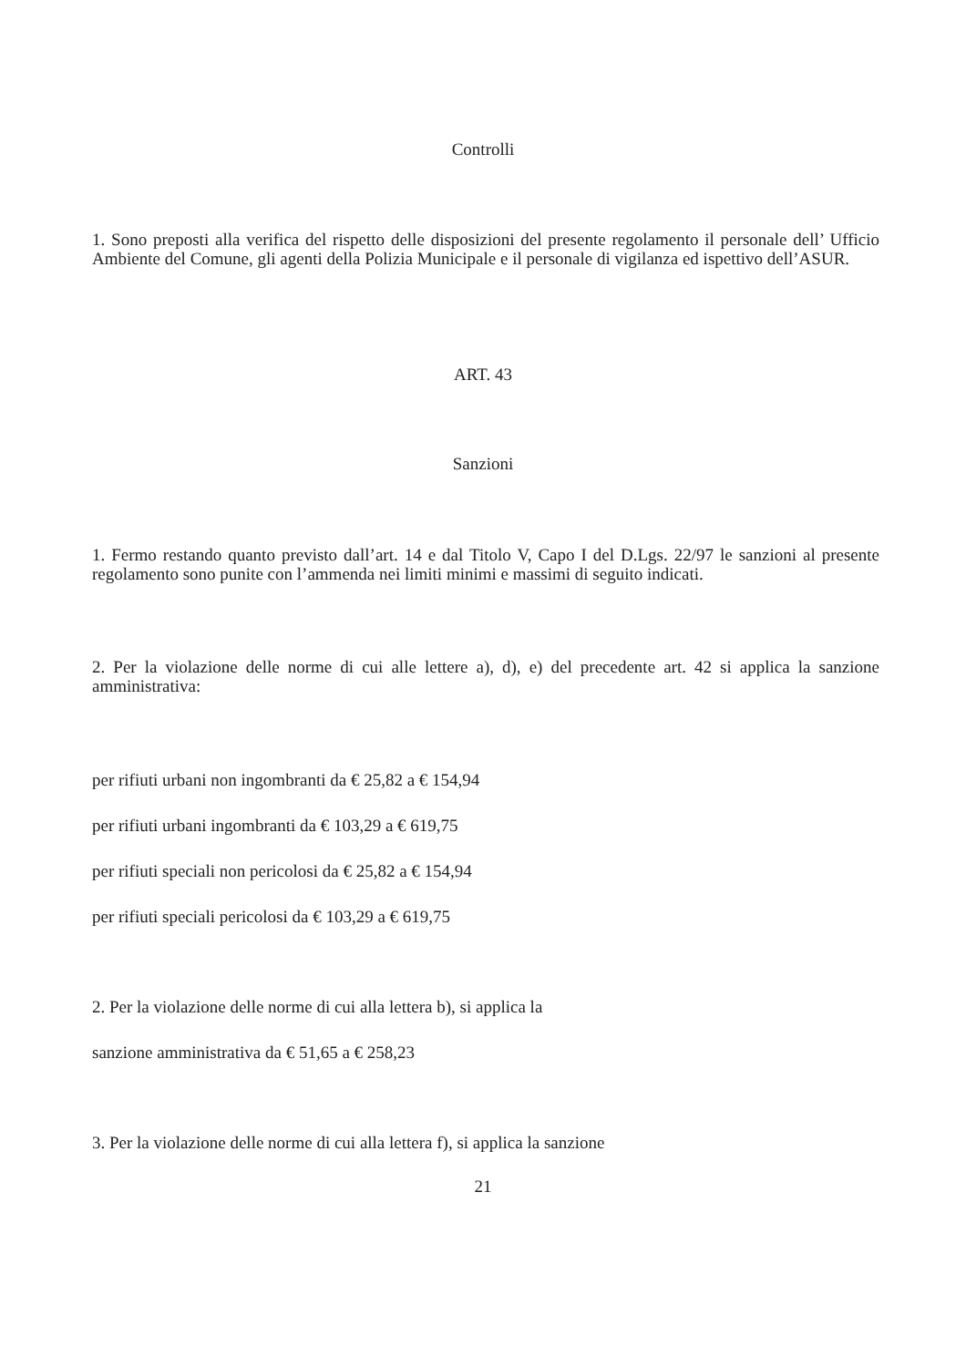Controlli
1. Sono preposti alla verifica del rispetto delle disposizioni del presente regolamento il personale dell’ Ufficio Ambiente del Comune, gli agenti della Polizia Municipale e il personale di vigilanza ed ispettivo dell’ASUR.
ART. 43
Sanzioni
1. Fermo restando quanto previsto dall’art. 14 e dal Titolo V, Capo I del D.Lgs. 22/97 le sanzioni al presente regolamento sono punite con l’ammenda nei limiti minimi e massimi di seguito indicati.
2. Per la violazione delle norme di cui alle lettere a), d), e) del precedente art. 42 si applica la sanzione amministrativa:
per rifiuti urbani non ingombranti da € 25,82 a € 154,94
per rifiuti urbani ingombranti da € 103,29 a € 619,75
per rifiuti speciali non pericolosi da € 25,82 a € 154,94
per rifiuti speciali pericolosi da € 103,29 a € 619,75
2. Per la violazione delle norme di cui alla lettera b), si applica la
sanzione amministrativa da € 51,65 a € 258,23
3. Per la violazione delle norme di cui alla lettera f), si applica la sanzione
21